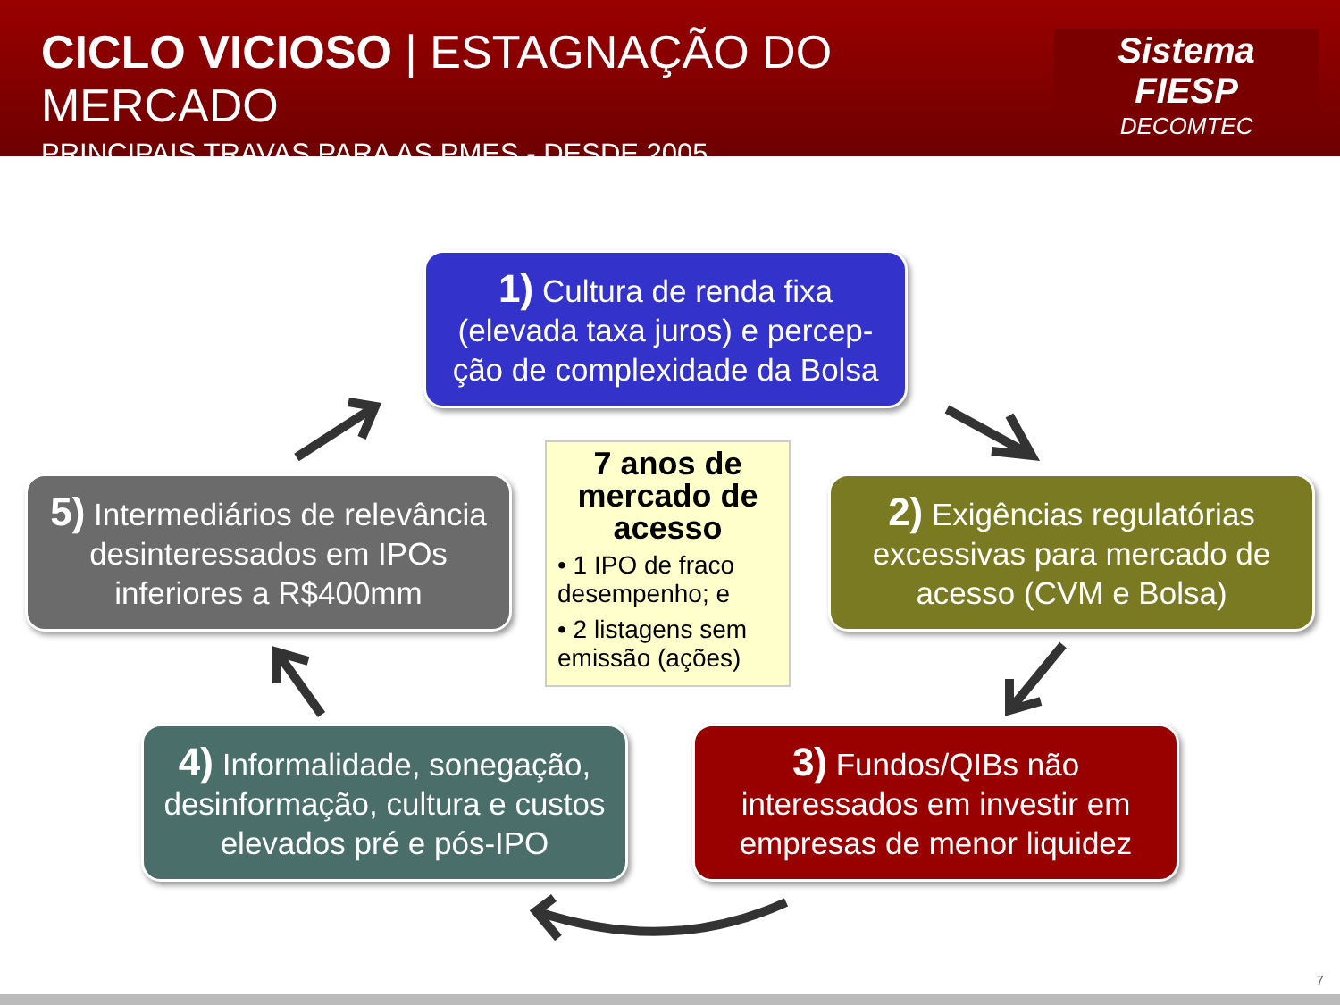CICLO VICIOSO | ESTAGNAÇÃO DO MERCADO
PRINCIPAIS TRAVAS PARA AS PMES - DESDE 2005
Sistema FIESP
DECOMTEC
1) Cultura de renda fixa (elevada taxa juros) e percep-ção de complexidade da Bolsa
5) Intermediários de relevância desinteressados em IPOs inferiores a R$400mm
7 anos de mercado de acesso
• 1 IPO de fraco desempenho; e
• 2 listagens sem emissão (ações)
2) Exigências regulatórias excessivas para mercado de acesso (CVM e Bolsa)
4) Informalidade, sonegação, desinformação, cultura e custos elevados pré e pós-IPO
3) Fundos/QIBs não interessados em investir em empresas de menor liquidez
7